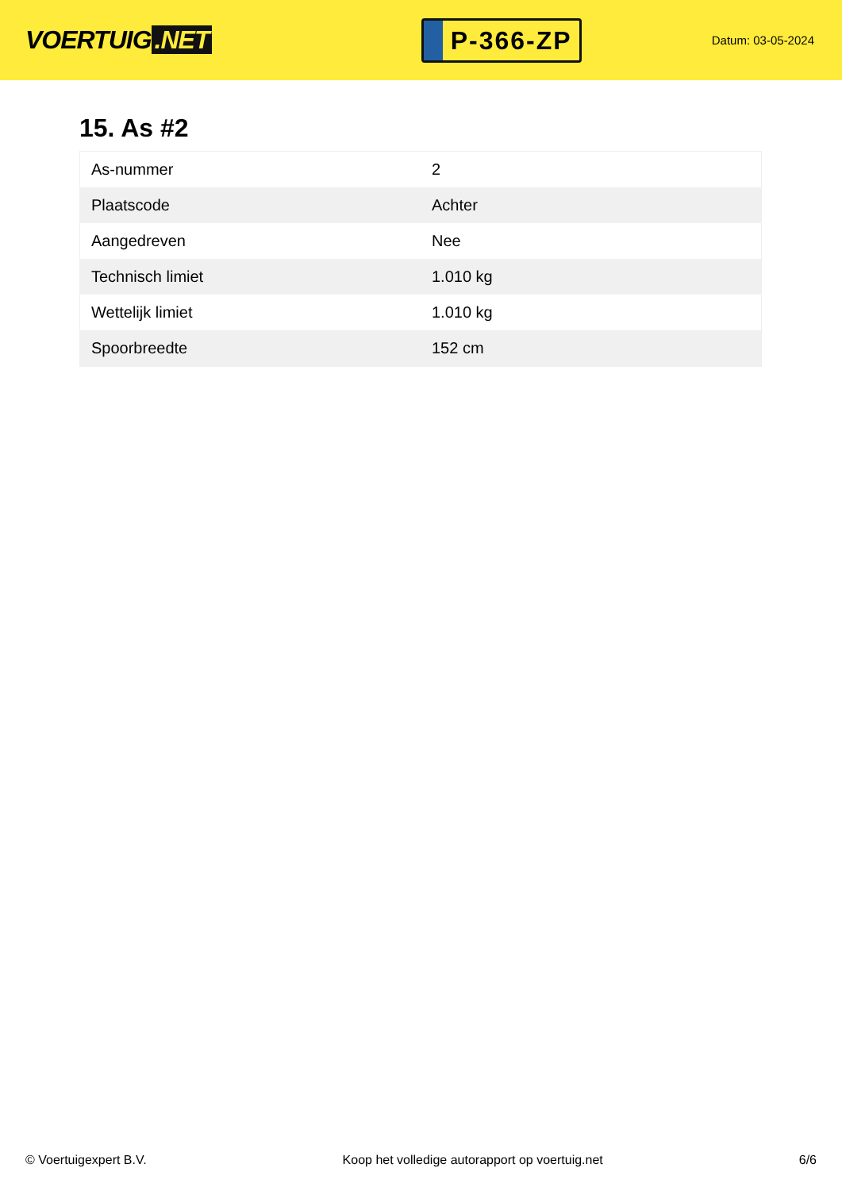VOERTUIG.NET
P-366-ZP
Datum: 03-05-2024
15. As #2
| As-nummer | 2 |
| Plaatscode | Achter |
| Aangedreven | Nee |
| Technisch limiet | 1.010 kg |
| Wettelijk limiet | 1.010 kg |
| Spoorbreedte | 152 cm |
© Voertuigexpert B.V. Koop het volledige autorapport op voertuig.net 6/6